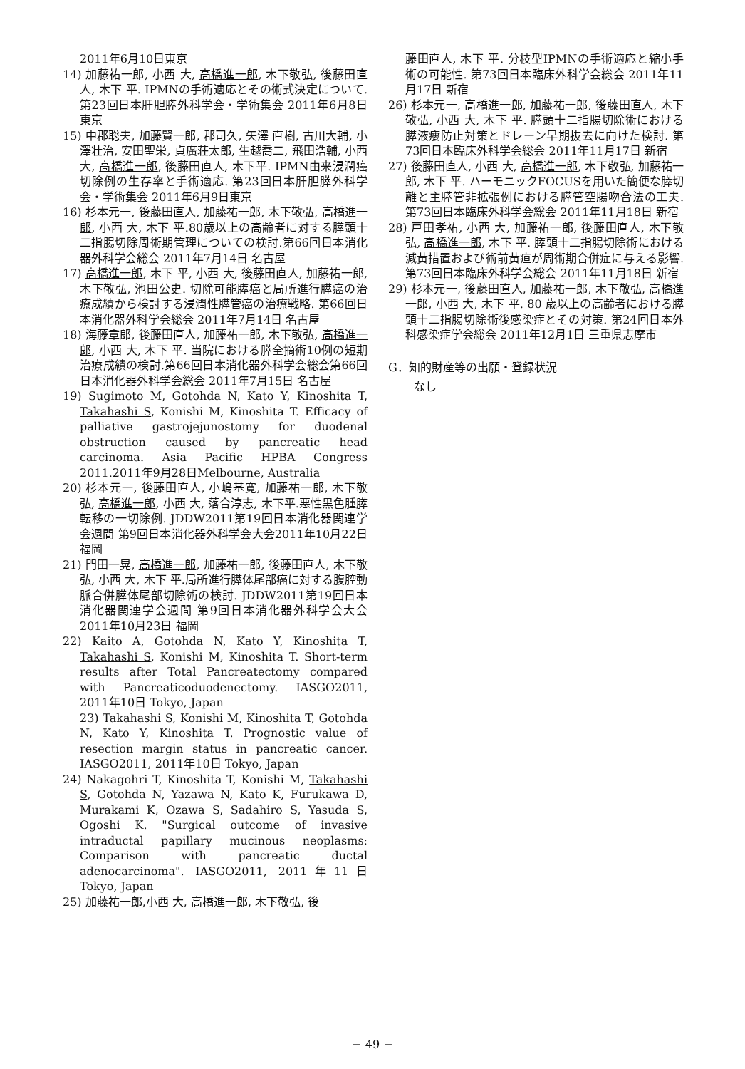2011年6月10日東京
14) 加藤祐一郎, 小西 大, 高橋進一郎, 木下敬弘, 後藤田直人, 木下 平. IPMNの手術適応とその術式決定について. 第23回日本肝胆膵外科学会・学術集会 2011年6月8日東京
15) 中郡聡夫, 加藤賢一郎, 郡司久, 矢澤 直樹, 古川大輔, 小澤壮治, 安田聖栄, 貞廣荘太郎, 生越喬二, 飛田浩輔, 小西大, 高橋進一郎, 後藤田直人, 木下平. IPMN由来浸潤癌切除例の生存率と手術適応. 第23回日本肝胆膵外科学会・学術集会 2011年6月9日東京
16) 杉本元一, 後藤田直人, 加藤祐一郎, 木下敬弘, 高橋進一郎, 小西 大, 木下 平.80歳以上の高齢者に対する膵頭十二指腸切除周術期管理についての検討.第66回日本消化器外科学会総会 2011年7月14日 名古屋
17) 高橋進一郎, 木下 平, 小西 大, 後藤田直人, 加藤祐一郎, 木下敬弘, 池田公史. 切除可能膵癌と局所進行膵癌の治療成績から検討する浸潤性膵管癌の治療戦略. 第66回日本消化器外科学会総会 2011年7月14日 名古屋
18) 海藤章郎, 後藤田直人, 加藤祐一郎, 木下敬弘, 高橋進一郎, 小西 大, 木下 平. 当院における膵全摘術10例の短期治療成績の検討.第66回日本消化器外科学会総会第66回日本消化器外科学会総会 2011年7月15日 名古屋
19) Sugimoto M, Gotohda N, Kato Y, Kinoshita T, Takahashi S, Konishi M, Kinoshita T. Efficacy of palliative gastrojejunostomy for duodenal obstruction caused by pancreatic head carcinoma. Asia Pacific HPBA Congress 2011.2011年9月28日Melbourne, Australia
20) 杉本元一, 後藤田直人, 小嶋基寛, 加藤祐一郎, 木下敬弘, 高橋進一郎, 小西 大, 落合淳志, 木下平.悪性黒色腫膵転移の一切除例. JDDW2011第19回日本消化器関連学会週間 第9回日本消化器外科学会大会2011年10月22日 福岡
21) 門田一晃, 高橋進一郎, 加藤祐一郎, 後藤田直人, 木下敬弘, 小西 大, 木下 平.局所進行膵体尾部癌に対する腹腔動脈合併膵体尾部切除術の検討. JDDW2011第19回日本消化器関連学会週間 第9回日本消化器外科学会大会2011年10月23日 福岡
22) Kaito A, Gotohda N, Kato Y, Kinoshita T, Takahashi S, Konishi M, Kinoshita T. Short-term results after Total Pancreatectomy compared with Pancreaticoduodenectomy. IASGO2011, 2011年10日 Tokyo, Japan
23) Takahashi S, Konishi M, Kinoshita T, Gotohda N, Kato Y, Kinoshita T. Prognostic value of resection margin status in pancreatic cancer. IASGO2011, 2011年10日 Tokyo, Japan
24) Nakagohri T, Kinoshita T, Konishi M, Takahashi S, Gotohda N, Yazawa N, Kato K, Furukawa D, Murakami K, Ozawa S, Sadahiro S, Yasuda S, Ogoshi K. "Surgical outcome of invasive intraductal papillary mucinous neoplasms: Comparison with pancreatic ductal adenocarcinoma". IASGO2011, 2011年11日 Tokyo, Japan
25) 加藤祐一郎,小西 大, 高橋進一郎, 木下敬弘, 後
藤田直人, 木下 平. 分枝型IPMNの手術適応と縮小手術の可能性. 第73回日本臨床外科学会総会 2011年11月17日 新宿
26) 杉本元一, 高橋進一郎, 加藤祐一郎, 後藤田直人, 木下敬弘, 小西 大, 木下 平. 膵頭十二指腸切除術における膵液瘻防止対策とドレーン早期抜去に向けた検討. 第73回日本臨床外科学会総会 2011年11月17日 新宿
27) 後藤田直人, 小西 大, 高橋進一郎, 木下敬弘, 加藤祐一郎, 木下 平. ハーモニックFOCUSを用いた簡便な膵切離と主膵管非拡張例における膵管空腸吻合法の工夫. 第73回日本臨床外科学会総会 2011年11月18日 新宿
28) 戸田孝祐, 小西 大, 加藤祐一郎, 後藤田直人, 木下敬弘, 高橋進一郎, 木下 平. 膵頭十二指腸切除術における減黄措置および術前黄疸が周術期合併症に与える影響. 第73回日本臨床外科学会総会 2011年11月18日 新宿
29) 杉本元一, 後藤田直人, 加藤祐一郎, 木下敬弘, 高橋進一郎, 小西 大, 木下 平. 80 歳以上の高齢者における膵頭十二指腸切除術後感染症とその対策. 第24回日本外科感染症学会総会 2011年12月1日 三重県志摩市
G．知的財産等の出願・登録状況
なし
− 49 −